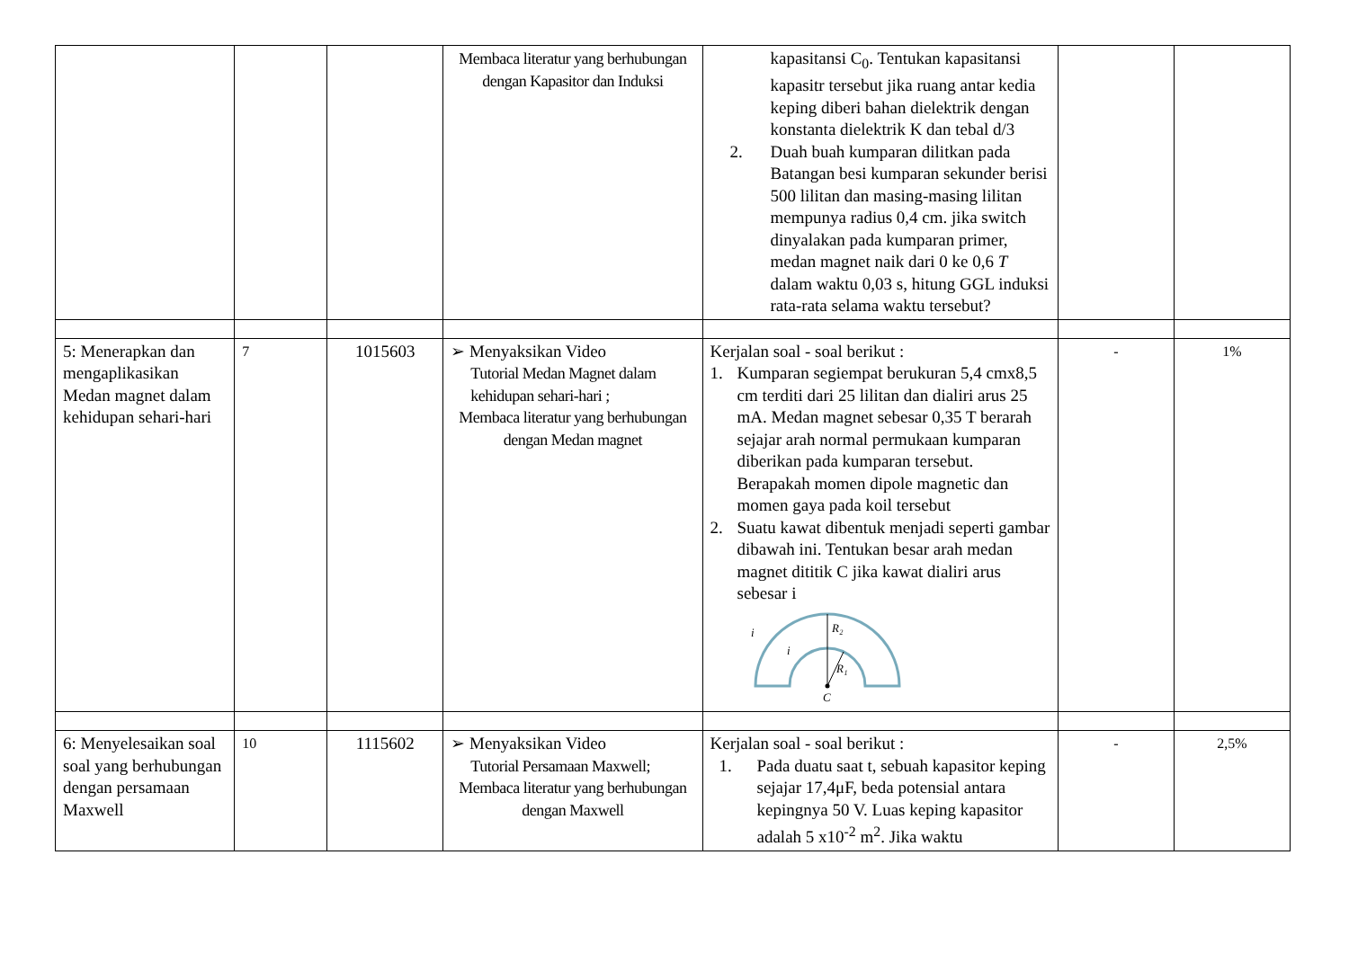| | | | Membaca literatur yang berhubungan dengan Kapasitor dan Induksi | kapasitansi C<sub>0</sub>. Tentukan kapasitansi kapasitr tersebut jika ruang antar kedia keping diberi bahan dielektrik dengan konstanta dielektrik K dan tebal d/3 2. Duah buah kumparan dilitkan pada Batangan besi kumparan sekunder berisi 500 lilitan dan masing-masing lilitan mempunya radius 0,4 cm. jika switch dinyalakan pada kumparan primer, medan magnet naik dari 0 ke 0,6 T dalam waktu 0,03 s, hitung GGL induksi rata-rata selama waktu tersebut? | | |
| 5: Menerapkan dan mengaplikasikan Medan magnet dalam kehidupan sehari-hari | 7 | 1015603 | ➢ Menyaksikan Video Tutorial Medan Magnet dalam kehidupan sehari-hari ; Membaca literatur yang berhubungan dengan Medan magnet | Kerjalan soal - soal berikut : 1. Kumparan segiempat berukuran 5,4 cmx8,5 cm terditi dari 25 lilitan dan dialiri arus 25 mA. Medan magnet sebesar 0,35 T berarah sejajar arah normal permukaan kumparan diberikan pada kumparan tersebut. Berapakah momen dipole magnetic dan momen gaya pada koil tersebut 2. Suatu kawat dibentuk menjadi seperti gambar dibawah ini. Tentukan besar arah medan magnet dititik C jika kawat dialiri arus sebesar i R₂ R₁ C i i | - | 1% |
| 6: Menyelesaikan soal soal yang berhubungan dengan persamaan Maxwell | 10 | 1115602 | ➢ Menyaksikan Video Tutorial Persamaan Maxwell; Membaca literatur yang berhubungan dengan Maxwell | Kerjalan soal - soal berikut : 1. Pada duatu saat t, sebuah kapasitor keping sejajar 17,4μF, beda potensial antara kepingnya 50 V. Luas keping kapasitor adalah 5 x10<sup>-2</sup> m<sup>2</sup>. Jika waktu | - | 2,5% |